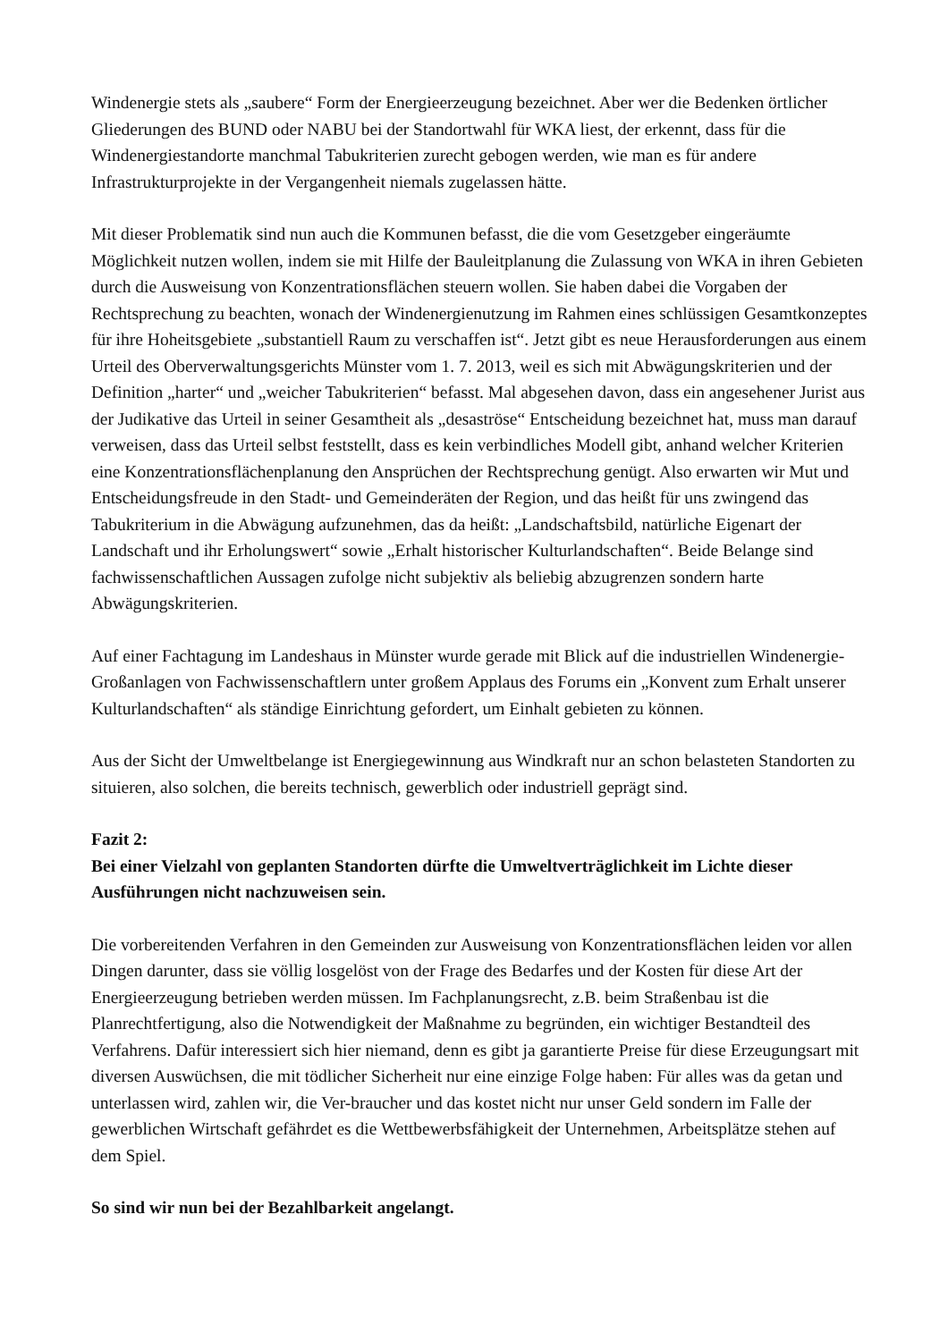Windenergie stets als „saubere“ Form der Energieerzeugung bezeichnet. Aber wer die Bedenken örtlicher Gliederungen des BUND oder NABU bei der Standortwahl für WKA liest, der erkennt, dass für die Windenergiestandorte manchmal Tabukriterien zurecht gebogen werden, wie man es für andere Infrastrukturprojekte in der Vergangenheit niemals zugelassen hätte.
Mit dieser Problematik sind nun auch die Kommunen befasst, die die vom Gesetzgeber eingeräumte Möglichkeit nutzen wollen, indem sie mit Hilfe der Bauleitplanung die Zulassung von WKA in ihren Gebieten durch die Ausweisung von Konzentrationsflächen steuern wollen. Sie haben dabei die Vorgaben der Rechtsprechung zu beachten, wonach der Windenergienutzung im Rahmen eines schlüssigen Gesamtkonzeptes für ihre Hoheitsgebiete „substantiell Raum zu verschaffen ist“. Jetzt gibt es neue Herausforderungen aus einem Urteil des Oberverwaltungsgerichts Münster vom 1. 7. 2013, weil es sich mit Abwägungskriterien und der Definition „harter“ und „weicher Tabukriterien“ befasst. Mal abgesehen davon, dass ein angesehener Jurist aus der Judikative das Urteil in seiner Gesamtheit als „desaströse“ Entscheidung bezeichnet hat, muss man darauf verweisen, dass das Urteil selbst feststellt, dass es kein verbindliches Modell gibt, anhand welcher Kriterien eine Konzentrationsflächenplanung den Ansprüchen der Rechtsprechung genügt. Also erwarten wir Mut und Entscheidungsfreude in den Stadt- und Gemeinderäten der Region, und das heißt für uns zwingend das Tabukriterium in die Abwägung aufzunehmen, das da heißt: „Landschaftsbild, natürliche Eigenart der Landschaft und ihr Erholungswert“ sowie „Erhalt historischer Kulturlandschaften“. Beide Belange sind fachwissenschaftlichen Aussagen zufolge nicht subjektiv als beliebig abzugrenzen sondern harte Abwägungskriterien.
Auf einer Fachtagung im Landeshaus in Münster wurde gerade mit Blick auf die industriellen Windenergie-Großanlagen von Fachwissenschaftlern unter großem Applaus des Forums ein „Konvent zum Erhalt unserer Kulturlandschaften“ als ständige Einrichtung gefordert, um Einhalt gebieten zu können.
Aus der Sicht der Umweltbelange ist Energiegewinnung aus Windkraft nur an schon belasteten Standorten zu situieren, also solchen, die bereits technisch, gewerblich oder industriell geprägt sind.
Fazit 2:
Bei einer Vielzahl von geplanten Standorten dürfte die Umweltverträglichkeit im Lichte dieser Ausführungen nicht nachzuweisen sein.
Die vorbereitenden Verfahren in den Gemeinden zur Ausweisung von Konzentrationsflächen leiden vor allen Dingen darunter, dass sie völlig losgelöst von der Frage des Bedarfes und der Kosten für diese Art der Energieerzeugung betrieben werden müssen. Im Fachplanungsrecht, z.B. beim Straßenbau ist die Planrechtfertigung, also die Notwendigkeit der Maßnahme zu begründen, ein wichtiger Bestandteil des Verfahrens. Dafür interessiert sich hier niemand, denn es gibt ja garantierte Preise für diese Erzeugungsart mit diversen Auswüchsen, die mit tödlicher Sicherheit nur eine einzige Folge haben: Für alles was da getan und unterlassen wird, zahlen wir, die Ver-braucher und das kostet nicht nur unser Geld sondern im Falle der gewerblichen Wirtschaft gefährdet es die Wettbewerbsfähigkeit der Unternehmen, Arbeitsplätze stehen auf dem Spiel.
So sind wir nun bei der Bezahlbarkeit angelangt.